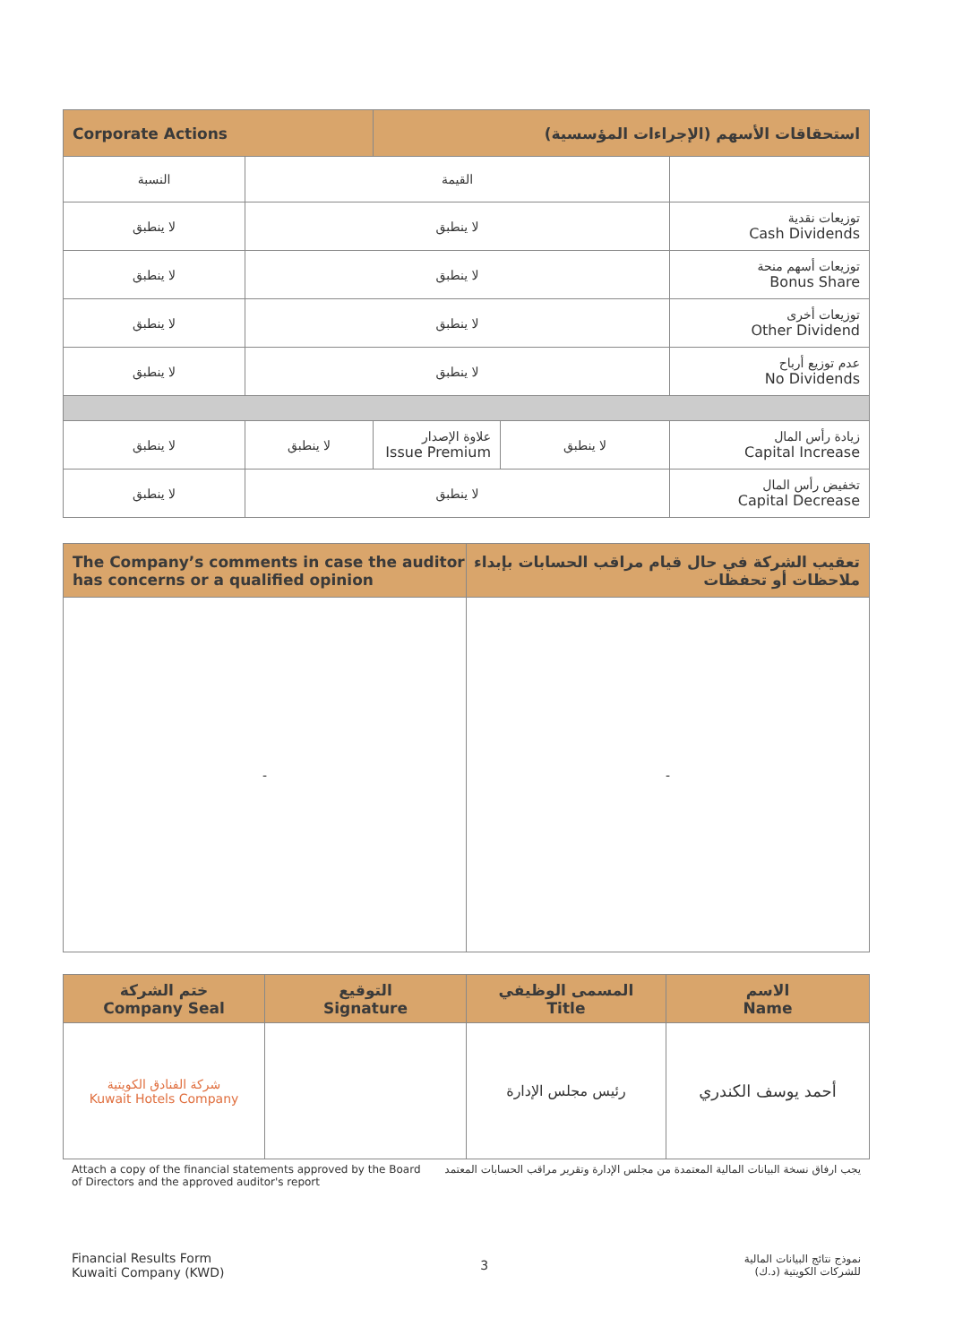| Corporate Actions | | استحقاقات الأسهم (الإجراءات المؤسسية) | | |
| --- | --- | --- | --- | --- |
| النسبة | القيمة | | | |
| لا ينطبق | لا ينطبق | | | توزيعات نقدية Cash Dividends |
| لا ينطبق | لا ينطبق | | | توزيعات أسهم منحة Bonus Share |
| لا ينطبق | لا ينطبق | | | توزيعات أخرى Other Dividend |
| لا ينطبق | لا ينطبق | | | عدم توزيع أرباح No Dividends |
| لا ينطبق | لا ينطبق | علاوة الإصدار Issue Premium | لا ينطبق | زيادة رأس المال Capital Increase |
| لا ينطبق | لا ينطبق | | | تخفيض رأس المال Capital Decrease |
| The Company’s comments in case the auditor has concerns or a qualified opinion | تعقيب الشركة في حال قيام مراقب الحسابات بإبداء ملاحظات أو تحفظات |
| --- | --- |
| - | - |
| ختم الشركة Company Seal | التوقيع Signature | المسمى الوظيفي Title | الاسم Name |
| --- | --- | --- | --- |
| شركة الفنادق الكويتية Kuwait Hotels Company | | رئيس مجلس الإدارة | أحمد يوسف الكندري |
Attach a copy of the financial statements approved by the Board of Directors and the approved auditor's report
يجب ارفاق نسخة البيانات المالية المعتمدة من مجلس الإدارة وتقرير مراقب الحسابات المعتمد
Financial Results Form
Kuwaiti Company (KWD)
3
نموذج نتائج البيانات المالية
للشركات الكويتية (د.ك)